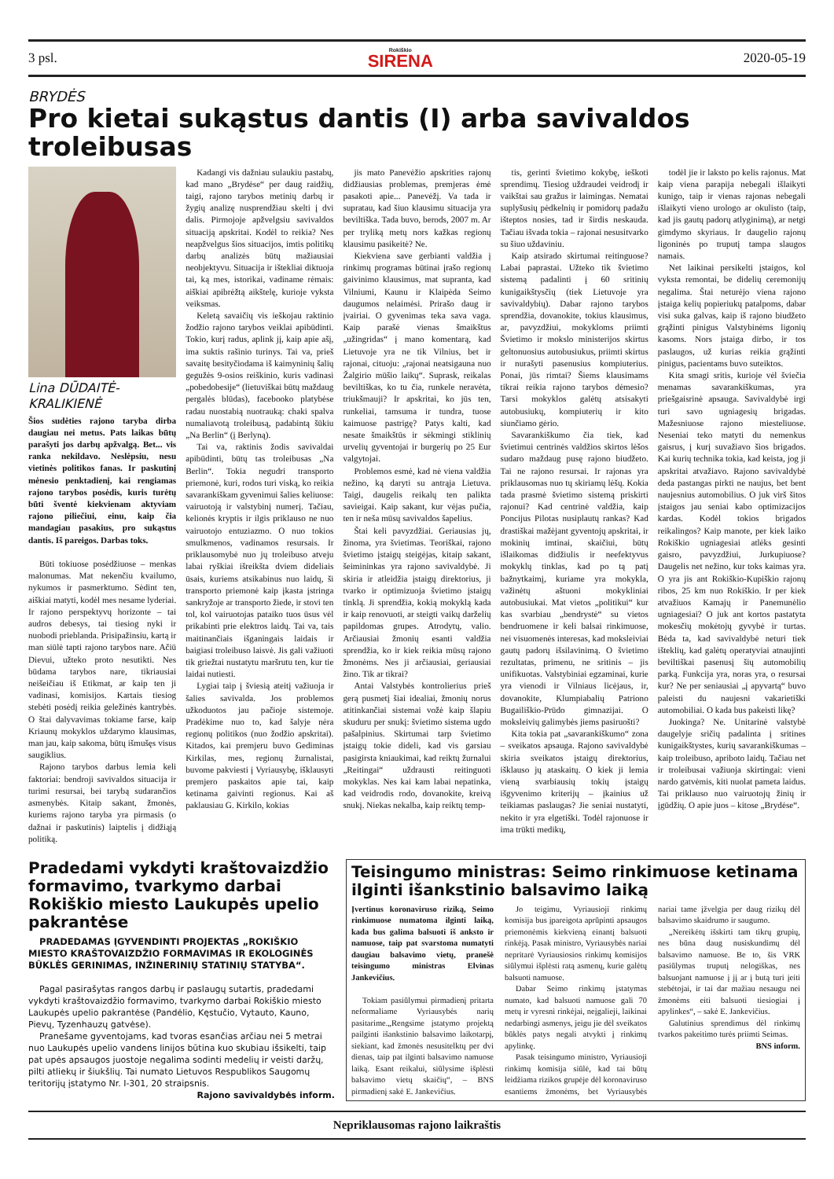3 psl.
Rokiškio
SIRENA
2020-05-19
BRYDĖS
Pro kietai sukąstus dantis (I) arba savivaldos troleibusas
Lina DŪDAITĖ-
KRALIKIENĖ
Šios sudėties rajono taryba dirba daugiau nei metus. Pats laikas būtų parašyti jos darbų apžvalgą. Bet... vis ranka nekildavo. Neslėpsiu, nesu vietinės politikos fanas. Ir paskutinį mėnesio penktadienį, kai rengiamas rajono tarybos posėdis, kuris turėtų būti šventė kiekvienam aktyviam rajono piliečiui, einu, kaip čia mandagiau pasakius, pro sukąstus dantis. Iš pareigos. Darbas toks.
Būti tokiuose posėdžiuose – menkas malonumas. Mat nekenčiu kvailumo, nykumos ir pasmerktumo. Sėdint ten, aiškiai matyti, kodėl mes nesame lyderiai. Ir rajono perspektyvų horizonte – tai audros debesys, tai tiesiog nyki ir nuobodi prieblanda. Prisipažinsiu, kartą ir man siūlė tapti rajono tarybos nare. Ačiū Dievui, užteko proto nesutikti. Nes būdama tarybos nare, tikriausiai neišeičiau iš Etikmat, ar kaip ten ji vadinasi, komisijos. Kartais tiesiog stebėti posėdį reikia geležinės kantrybės. O štai dalyvavimas tokiame farse, kaip Kriaunų mokyklos uždarymo klausimas, man jau, kaip sakoma, būtų išmušęs visus saugiklius.
Rajono tarybos darbus lemia keli faktoriai: bendroji savivaldos situacija ir turimi resursai, bei tarybą sudarančios asmenybės. Kitaip sakant, žmonės, kuriems rajono taryba yra pirmasis (o dažnai ir paskutinis) laiptelis į didžiąją politiką.
Kadangi vis dažniau sulaukiu pastabų, kad mano „Brydėse“ per daug raidžių, taigi, rajono tarybos metinių darbų ir žygių analizę nusprendžiau skelti į dvi dalis. Pirmojoje apžvelgsiu savivaldos situaciją apskritai. Kodėl to reikia? Nes neapžvelgus šios situacijos, imtis politikų darbų analizės būtų mažiausiai neobjektyvu. Situacija ir ištekliai diktuoja tai, ką mes, istorikai, vadiname rėmais: aiškiai apibrėžtą aikštelę, kurioje vyksta veiksmas.
Keletą savaičių vis ieškojau raktinio žodžio rajono tarybos veiklai apibūdinti. Tokio, kurį radus, aplink jį, kaip apie ašį, ima suktis rašinio turinys. Tai va, prieš savaitę besityčiodama iš kaimyninių šalių gegužės 9-osios reiškinio, kuris vadinasi „pobedobesije“ (lietuviškai būtų maždaug pergalės blūdas), facebooko platybėse radau nuostabią nuotrauką: chaki spalva numaliavotą troleibusą, padabintą šūkiu „Na Berlin“ (į Berlyną).
Tai va, raktinis žodis savivaldai apibūdinti, būtų tas troleibusas „Na Berlin“. Tokia negudri transporto priemonė, kuri, rodos turi viską, ko reikia savarankiškam gyvenimui šalies keliuose: vairuotoją ir valstybinį numerį. Tačiau, kelionės kryptis ir ilgis priklauso ne nuo vairuotojo entuziazmo. O nuo tokios smulkmenos, vadinamos resursais. Ir priklausomybė nuo jų troleibuso atveju labai ryškiai išreikšta dviem dideliais ūsais, kuriems atsikabinus nuo laidų, ši transporto priemonė kaip įkasta įstringa sankryžoje ar transporto žiede, ir stovi ten tol, kol vairuotojas pataiko tuos ūsus vėl prikabinti prie elektros laidų. Tai va, tais maitinančiais išganingais laidais ir baigiasi troleibuso laisvė. Jis gali važiuoti tik griežtai nustatytu maršrutu ten, kur tie laidai nutiesti.
Lygiai taip į šviesią ateitį važiuoja ir šalies savivalda. Jos problemos užkoduotos jau pačioje sistemoje. Pradėkime nuo to, kad šalyje nėra regionų politikos (nuo žodžio apskritai). Kitados, kai premjeru buvo Gediminas Kirkilas, mes, regionų žurnalistai, buvome pakviesti į Vyriausybę, išklausyti premjero paskaitos apie tai, kaip ketinama gaivinti regionus. Kai aš paklausiau G. Kirkilo, kokias
jis mato Panevėžio apskrities rajonų didžiausias problemas, premjeras ėmė pasakoti apie... Panevėžį. Va tada ir supratau, kad šiuo klausimu situacija yra beviltiška. Tada buvo, berods, 2007 m. Ar per tryliką metų nors kažkas regionų klausimu pasikeitė? Ne.
Kiekviena save gerbianti valdžia į rinkimų programas būtinai įrašo regionų gaivinimo klausimus, mat supranta, kad Vilniumi, Kaunu ir Klaipėda Seimo daugumos nelaimėsi. Prirašo daug ir įvairiai. O gyvenimas teka sava vaga. Kaip parašė vienas šmaikštus „užingridas“ į mano komentarą, kad Lietuvoje yra ne tik Vilnius, bet ir rajonai, cituoju: „rajonai neatsigauna nuo Žalgirio mūšio laikų“. Suprask, reikalas beviltiškas, ko tu čia, runkele neravėta, triukšmauji? Ir apskritai, ko jūs ten, runkeliai, tamsuma ir tundra, tuose kaimuose pastrigę? Patys kalti, kad nesate šmaikštūs ir sėkmingi stiklinių urvelių gyventojai ir burgerių po 25 Eur valgytojai.
Problemos esmė, kad nė viena valdžia nežino, ką daryti su antrąja Lietuva. Taigi, daugelis reikalų ten palikta savieigai. Kaip sakant, kur vėjas pučia, ten ir neša mūsų savivaldos šapelius.
Štai keli pavyzdžiai. Geriausias jų, žinoma, yra švietimas. Teoriškai, rajono švietimo įstaigų steigėjas, kitaip sakant, šeimininkas yra rajono savivaldybė. Ji skiria ir atleidžia įstaigų direktorius, ji tvarko ir optimizuoja švietimo įstaigų tinklą. Ji sprendžia, kokią mokyklą kada ir kaip renovuoti, ar steigti vaikų darželių papildomas grupes. Atrodytų, valio. Arčiausiai žmonių esanti valdžia sprendžia, ko ir kiek reikia mūsų rajono žmonėms. Nes ji arčiausiai, geriausiai žino. Tik ar tikrai?
Antai Valstybės kontrolierius prieš gerą pusmetį šiai idealiai, žmonių norus atitinkančiai sistemai vožė kaip šlapiu skuduru per snukį: švietimo sistema ugdo pašalpinius. Skirtumai tarp švietimo įstaigų tokie dideli, kad vis garsiau pasigirsta kniaukimai, kad reiktų žurnalui „Reitingai“ uždrausti reitinguoti mokyklas. Nes kai kam labai nepatinka, kad veidrodis rodo, dovanokite, kreivą snukį. Niekas nekalba, kaip reiktų temp-
tis, gerinti švietimo kokybę, ieškoti sprendimų. Tiesiog uždraudei veidrodį ir vaikštai sau gražus ir laimingas. Nematai suplyšusių pėdkelnių ir pomidorų padažu išteptos nosies, tad ir širdis neskauda. Tačiau išvada tokia – rajonai nesusitvarko su šiuo uždaviniu.
Kaip atsirado skirtumai reitinguose? Labai paprastai. Užteko tik švietimo sistemą padalinti į 60 sritinių kunigaikštysčių (tiek Lietuvoje yra savivaldybių). Dabar rajono tarybos sprendžia, dovanokite, tokius klausimus, ar, pavyzdžiui, mokykloms priimti Švietimo ir mokslo ministerijos skirtus geltonuosius autobusiukus, priimti skirtus ir nurašyti pasenusius kompiuterius. Ponai, jūs rimtai? Šiems klausimams tikrai reikia rajono tarybos dėmesio? Tarsi mokyklos galėtų atsisakyti autobusiukų, kompiuterių ir kito siunčiamo gėrio.
Savarankiškumo čia tiek, kad švietimui centrinės valdžios skirtos lėšos sudaro maždaug pusę rajono biudžeto. Tai ne rajono resursai. Ir rajonas yra priklausomas nuo tų skiriamų lėšų. Kokia tada prasmė švietimo sistemą priskirti rajonui? Kad centrinė valdžia, kaip Poncijus Pilotas nusiplautų rankas? Kad drastiškai mažėjant gyventojų apskritai, ir mokinių imtinai, skaičiui, būtų išlaikomas didžiulis ir neefektyvus mokyklų tinklas, kad po tą patį bažnytkaimį, kuriame yra mokykla, važinėtų aštuoni mokykliniai autobusiukai. Mat vietos „politikui“ kur kas svarbiau „bendrystė“ su vietos bendruomene ir keli balsai rinkimuose, nei visuomenės interesas, kad moksleiviai gautų padorų išsilavinimą. O švietimo rezultatas, primenu, ne sritinis – jis unifikuotas. Valstybiniai egzaminai, kurie yra vienodi ir Vilniaus licėjaus, ir, dovanokite, Klumpiabalių Patriono Bugailiškio-Prūdo gimnazijai. O moksleivių galimybės jiems pasiruošti?
Kita tokia pat „savarankiškumo“ zona – sveikatos apsauga. Rajono savivaldybė skiria sveikatos įstaigų direktorius, išklauso jų ataskaitų. O kiek ji lemia vieną svarbiausių tokių įstaigų išgyvenimo kriterijų – įkainius už teikiamas paslaugas? Jie seniai nustatyti, nekito ir yra elgetiški. Todėl rajonuose ir ima trūkti medikų,
todėl jie ir laksto po kelis rajonus. Mat kaip viena parapija nebegali išlaikyti kunigo, taip ir vienas rajonas nebegali išlaikyti vieno urologo ar okulisto (taip, kad jis gautų padorų atlyginimą), ar netgi gimdymo skyriaus. Ir daugelio rajonų ligoninės po truputį tampa slaugos namais.
Net laikinai persikelti įstaigos, kol vyksta remontai, be didelių ceremonijų negalima. Štai neturėjo viena rajono įstaiga kelių popieriukų patalpoms, dabar visi suka galvas, kaip iš rajono biudžeto grąžinti pinigus Valstybinėms ligonių kasoms. Nors įstaiga dirbo, ir tos paslaugos, už kurias reikia grąžinti pinigus, pacientams buvo suteiktos.
Kita smagi sritis, kurioje vėl šviečia menamas savarankiškumas, yra priešgaisrinė apsauga. Savivaldybė irgi turi savo ugniagesių brigadas. Mažesniuose rajono miesteliuose. Neseniai teko matyti du nemenkus gaisrus, į kurį suvažiavo šios brigados. Kai kurių technika tokia, kad keista, jog ji apskritai atvažiavo. Rajono savivaldybė deda pastangas pirkti ne naujus, bet bent naujesnius automobilius. O juk virš šitos įstaigos jau seniai kabo optimizacijos kardas. Kodėl tokios brigados reikalingos? Kaip manote, per kiek laiko Rokiškio ugniagesiai atlėks gesinti gaisro, pavyzdžiui, Jurkupiuose? Daugelis net nežino, kur toks kaimas yra. O yra jis ant Rokiškio-Kupiškio rajonų ribos, 25 km nuo Rokiškio. Ir per kiek atvažiuos Kamajų ir Panemunėlio ugniagesiai? O juk ant kortos pastatyta mokesčių mokėtojų gyvybė ir turtas. Bėda ta, kad savivaldybė neturi tiek išteklių, kad galėtų operatyviai atnaujinti beviltiškai pasenusį šių automobilių parką. Funkcija yra, noras yra, o resursai kur? Ne per seniausiai „į apyvartą“ buvo paleisti du naujesni vakarietiški automobiliai. O kada bus pakeisti likę?
Juokinga? Ne. Unitarinė valstybė daugelyje sričių padalinta į sritines kunigaikštystes, kurių savarankiškumas – kaip troleibuso, apriboto laidų. Tačiau net ir troleibusai važiuoja skirtingai: vieni nardo gatvėmis, kiti nuolat pameta laidus. Tai priklauso nuo vairuotojų žinių ir įgūdžių. O apie juos – kitose „Brydėse“.
Pradedami vykdyti kraštovaizdžio formavimo, tvarkymo darbai Rokiškio miesto Laukupės upelio pakrantėse
PRADEDAMAS ĮGYVENDINTI PROJEKTAS „ROKIŠKIO MIESTO KRAŠTOVAIZDŽIO FORMAVIMAS IR EKOLOGINĖS BŪKLĖS GERINIMAS, INŽINERINIŲ STATINIŲ STATYBA“.
Pagal pasirašytas rangos darbų ir paslaugų sutartis, pradedami vykdyti kraštovaizdžio formavimo, tvarkymo darbai Rokiškio miesto Laukupės upelio pakrantėse (Pandėlio, Kęstučio, Vytauto, Kauno, Pievų, Tyzenhauzų gatvėse).
Pranešame gyventojams, kad tvoras esančias arčiau nei 5 metrai nuo Laukupės upelio vandens linijos būtina kuo skubiau išsikelti, taip pat upės apsaugos juostoje negalima sodinti medelių ir veisti daržų, pilti atliekų ir šiukšlių. Tai numato Lietuvos Respublikos Saugomų teritorijų įstatymo Nr. I-301, 20 straipsnis.
Rajono savivaldybės inform.
Teisingumo ministras: Seimo rinkimuose ketinama ilginti išankstinio balsavimo laiką
Įvertinus koronaviruso riziką, Seimo rinkimuose numatoma ilginti laiką, kada bus galima balsuoti iš anksto ir namuose, taip pat svarstoma numatyti daugiau balsavimo vietų, pranešė teisingumo ministras Elvinas Jankevičius.
Tokiam pasiūlymui pirmadienį pritarta neformaliame Vyriausybės narių pasitarime.„Rengsime įstatymo projektą pailginti išankstinio balsavimo laikotarpį, siekiant, kad žmonės nesusitelktų per dvi dienas, taip pat ilginti balsavimo namuose laiką. Esant reikalui, siūlysime išplėsti balsavimo vietų skaičių“, – BNS pirmadienį sakė E. Jankevičius.
Jo teigimu, Vyriausioji rinkimų komisija bus įpareigota aprūpinti apsaugos priemonėmis kiekvieną einantį balsuoti rinkėją. Pasak ministro, Vyriausybės nariai nepritarė Vyriausiosios rinkimų komisijos siūlymui išplėsti ratą asmenų, kurie galėtų balsuoti namuose.
Dabar Seimo rinkimų įstatymas numato, kad balsuoti namuose gali 70 metų ir vyresni rinkėjai, neįgalieji, laikinai nedarbingi asmenys, jeigu jie dėl sveikatos būklės patys negali atvykti į rinkimų apylinkę.
Pasak teisingumo ministro, Vyriausioji rinkimų komisija siūlė, kad tai būtų leidžiama rizikos grupėje dėl koronaviruso esantiems žmonėms, bet Vyriausybės nariai tame įžvelgia per daug rizikų dėl balsavimo skaidrumo ir saugumo.
„Nereikėtų išskirti tam tikrų grupių, nes būna daug nusiskundimų dėl balsavimo namuose. Be to, šis VRK pasiūlymas truputį nelogiškas, nes balsuojant namuose į jį ar į butą turi įeiti stebėtojai, ir tai dar mažiau nesaugu nei žmonėms eiti balsuoti tiesiogiai į apylinkes“, – sakė E. Jankevičius.
Galutinius sprendimus dėl rinkimų tvarkos pakeitimo turės priimti Seimas.
BNS inform.
Nepriklausomas rajono laikraštis